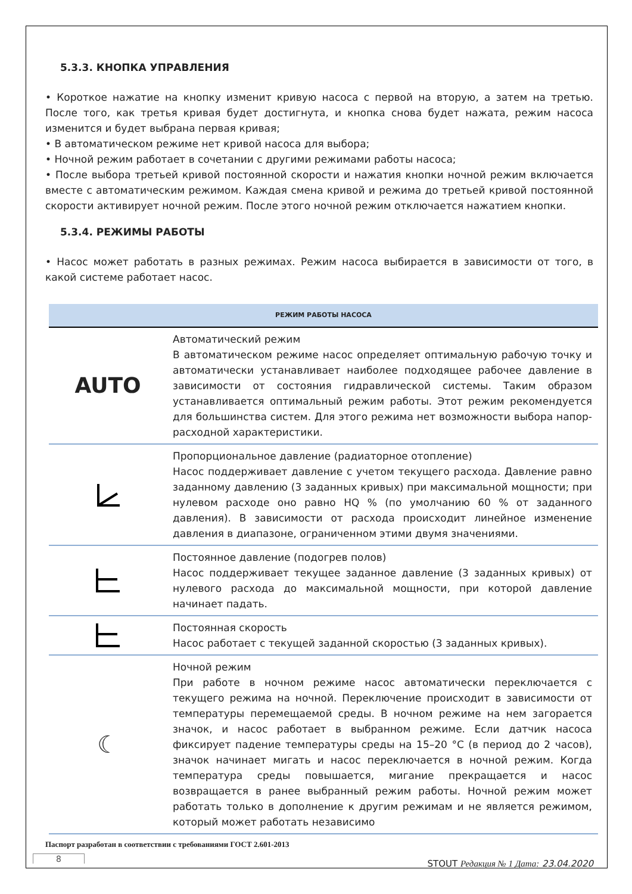5.3.3. КНОПКА УПРАВЛЕНИЯ
• Короткое нажатие на кнопку изменит кривую насоса с первой на вторую, а затем на третью. После того, как третья кривая будет достигнута, и кнопка снова будет нажата, режим насоса изменится и будет выбрана первая кривая;
• В автоматическом режиме нет кривой насоса для выбора;
• Ночной режим работает в сочетании с другими режимами работы насоса;
• После выбора третьей кривой постоянной скорости и нажатия кнопки ночной режим включается вместе с автоматическим режимом. Каждая смена кривой и режима до третьей кривой постоянной скорости активирует ночной режим. После этого ночной режим отключается нажатием кнопки.
5.3.4. РЕЖИМЫ РАБОТЫ
• Насос может работать в разных режимах. Режим насоса выбирается в зависимости от того, в какой системе работает насос.
| РЕЖИМ РАБОТЫ НАСОСА | |
| --- | --- |
| AUTO | Автоматический режим В автоматическом режиме насос определяет оптимальную рабочую точку и автоматически устанавливает наиболее подходящее рабочее давление в зависимости от состояния гидравлической системы. Таким образом устанавливается оптимальный режим работы. Этот режим рекомендуется для большинства систем. Для этого режима нет возможности выбора напор-расходной характеристики. |
| | Пропорциональное давление (радиаторное отопление) Насос поддерживает давление с учетом текущего расхода. Давление равно заданному давлению (3 заданных кривых) при максимальной мощности; при нулевом расходе оно равно HQ % (по умолчанию 60 % от заданного давления). В зависимости от расхода происходит линейное изменение давления в диапазоне, ограниченном этими двумя значениями. |
| | Постоянное давление (подогрев полов) Насос поддерживает текущее заданное давление (3 заданных кривых) от нулевого расхода до максимальной мощности, при которой давление начинает падать. |
| | Постоянная скорость Насос работает с текущей заданной скоростью (3 заданных кривых). |
| ☾ | Ночной режим При работе в ночном режиме насос автоматически переключается с текущего режима на ночной. Переключение происходит в зависимости от температуры перемещаемой среды. В ночном режиме на нем загорается значок, и насос работает в выбранном режиме. Если датчик насоса фиксирует падение температуры среды на 15–20 °C (в период до 2 часов), значок начинает мигать и насос переключается в ночной режим. Когда температура среды повышается, мигание прекращается и насос возвращается в ранее выбранный режим работы. Ночной режим может работать только в дополнение к другим режимам и не является режимом, который может работать независимо |
Паспорт разработан в соответствии с требованиями ГОСТ 2.601-2013
STOUT Редакция № 1 Дата: 23.04.2020
8